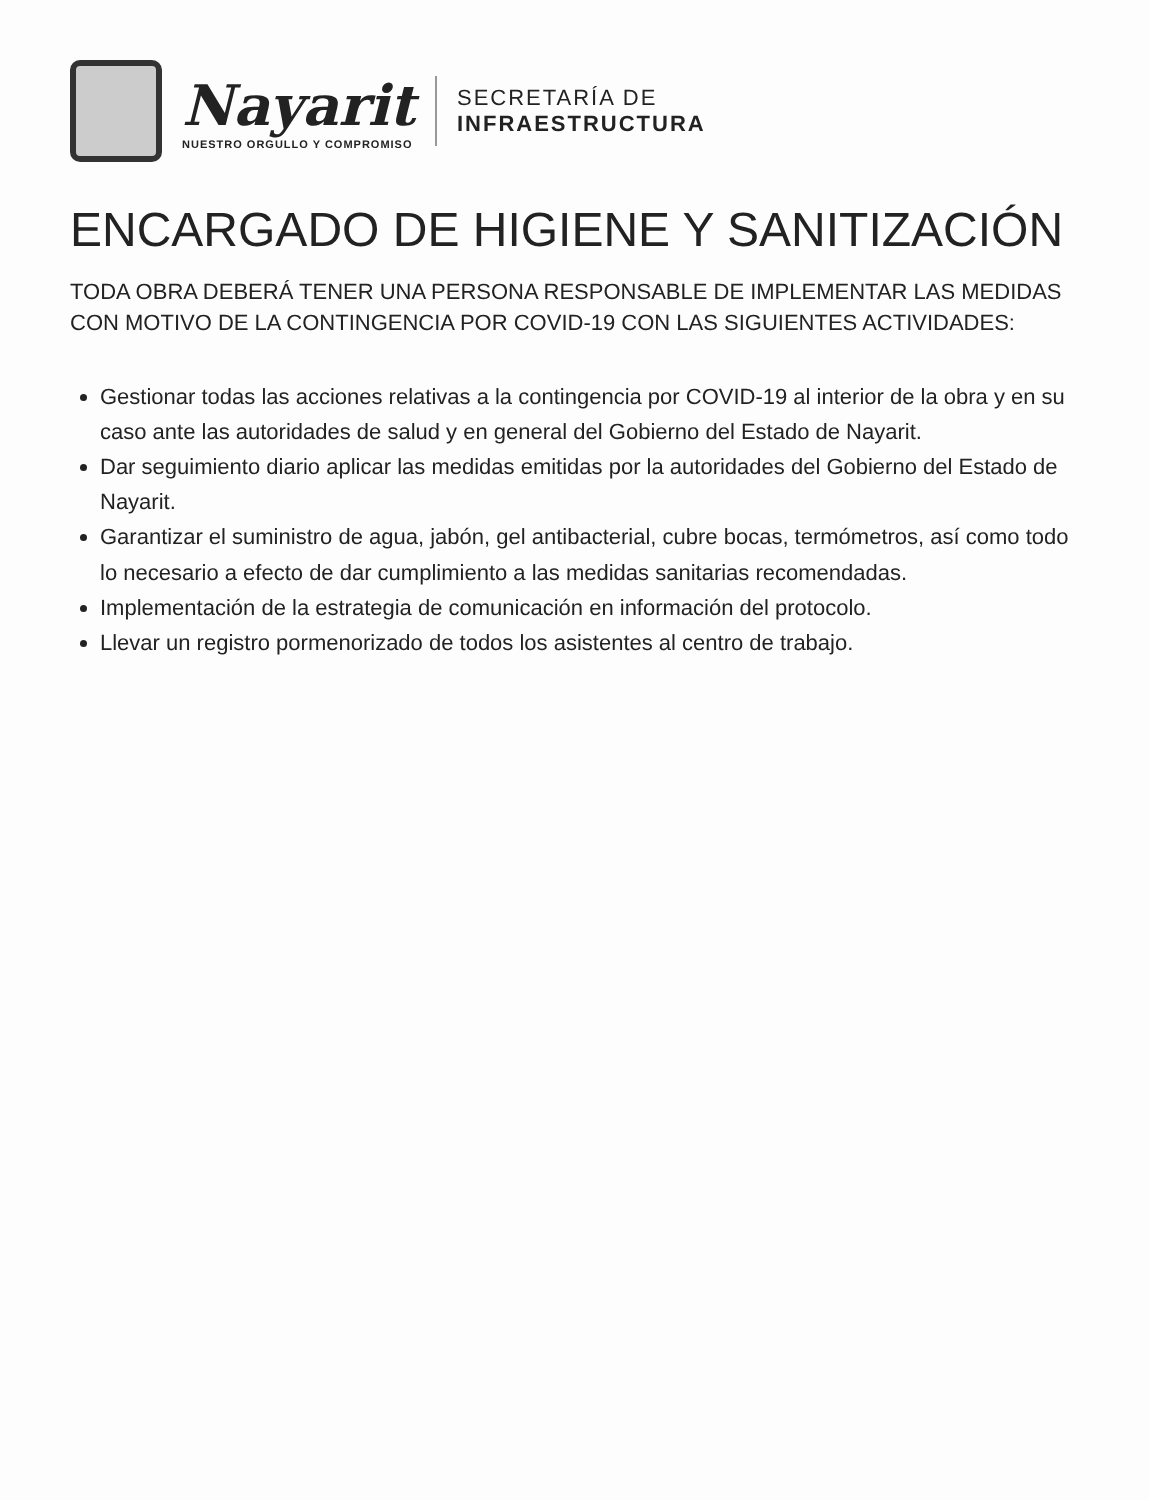Nayarit
NUESTRO ORGULLO Y COMPROMISO
SECRETARÍA DE
INFRAESTRUCTURA
ENCARGADO DE HIGIENE Y SANITIZACIÓN
TODA OBRA DEBERÁ TENER UNA PERSONA RESPONSABLE DE IMPLEMENTAR LAS MEDIDAS CON MOTIVO DE LA CONTINGENCIA POR COVID-19 CON LAS SIGUIENTES ACTIVIDADES:
Gestionar todas las acciones relativas a la contingencia por COVID-19 al interior de la obra y en su caso ante las autoridades de salud y en general del Gobierno del Estado de Nayarit.
Dar seguimiento diario aplicar las medidas emitidas por la autoridades del Gobierno del Estado de Nayarit.
Garantizar el suministro de agua, jabón, gel antibacterial, cubre bocas, termómetros, así como todo lo necesario a efecto de dar cumplimiento a las medidas sanitarias recomendadas.
Implementación de la estrategia de comunicación en información del protocolo.
Llevar un registro pormenorizado de todos los asistentes al centro de trabajo.